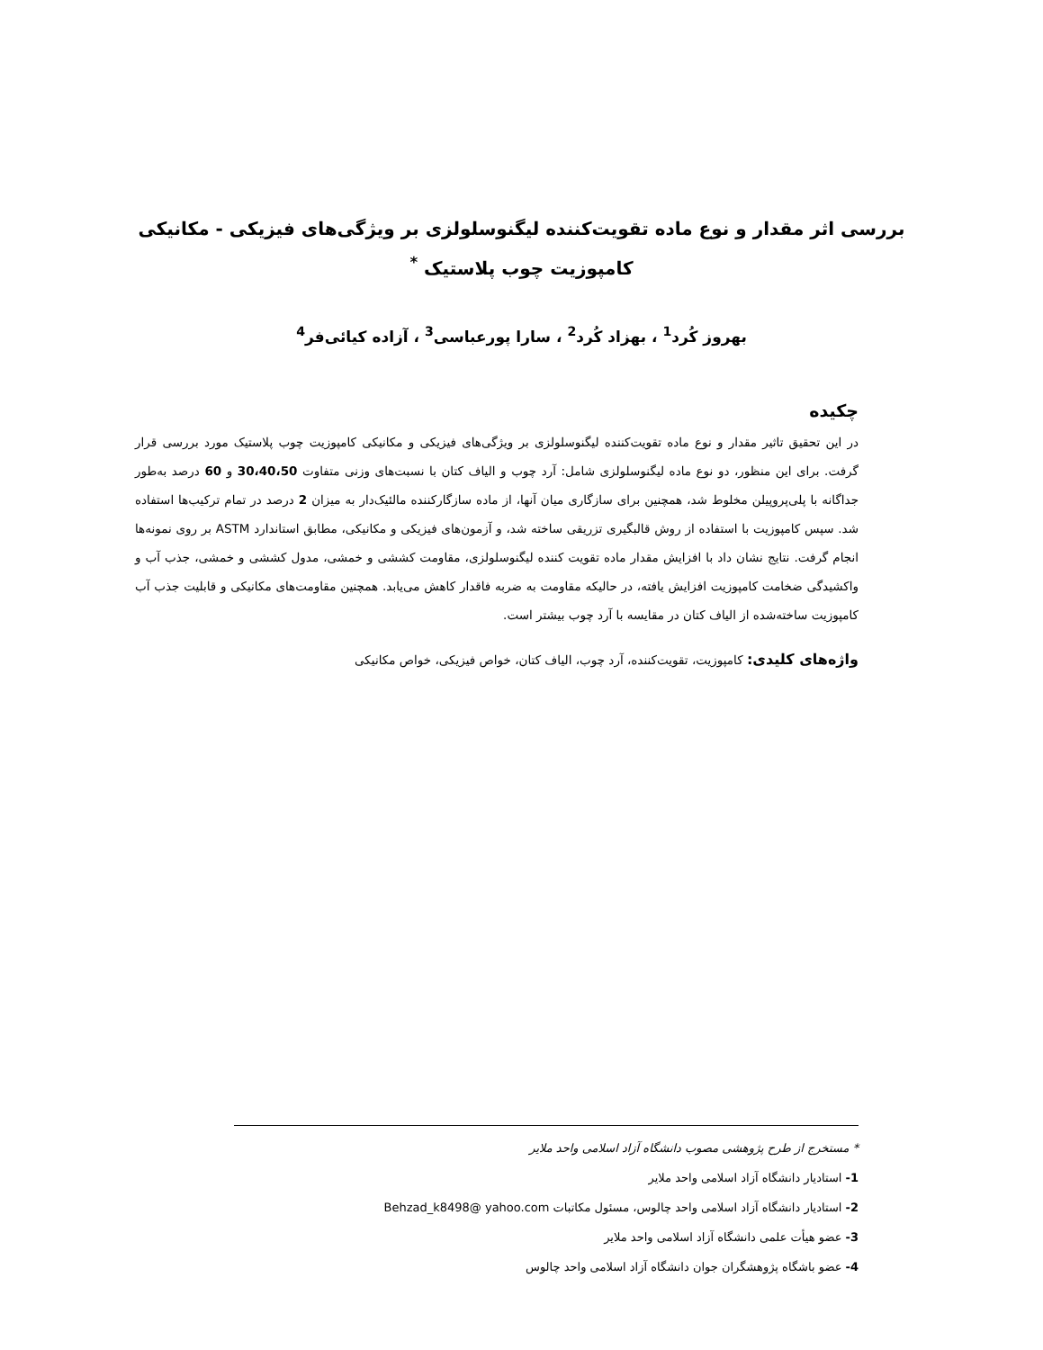بررسی اثر مقدار و نوع ماده تقویت‌کننده لیگنوسلولزی بر ویژگی‌های فیزیکی - مکانیکی
کامپوزیت چوب پلاستیک <sup>*</sup>
بهروز کُرد<sup>1</sup> ، بهزاد کُرد<sup>2</sup> ، سارا پورعباسی<sup>3</sup> ، آزاده کیائی‌فر<sup>4</sup>
چکیده
در این تحقیق تاثیر مقدار و نوع ماده تقویت‌کننده لیگنوسلولزی بر ویژگی‌های فیزیکی و مکانیکی کامپوزیت چوب پلاستیک مورد بررسی قرار گرفت. برای این منظور، دو نوع ماده لیگنوسلولزی شامل: آرد چوب و الیاف کتان با نسبت‌های وزنی متفاوت 30،40،50 و 60 درصد به‌طور جداگانه با پلی‌پروپیلن مخلوط شد، همچنین برای سازگاری میان آنها، از ماده سازگارکننده مالئیک‌دار به میزان 2 درصد در تمام ترکیب‌ها استفاده شد. سپس کامپوزیت با استفاده از روش قالبگیری تزریقی ساخته شد، و آزمون‌های فیزیکی و مکانیکی، مطابق استاندارد ASTM بر روی نمونه‌ها انجام گرفت. نتایج نشان داد با افزایش مقدار ماده تقویت کننده لیگنوسلولزی، مقاومت کششی و خمشی، مدول کششی و خمشی، جذب آب و واکشیدگی ضخامت کامپوزیت افزایش یافته، در حالیکه مقاومت به ضربه فاقدار کاهش می‌یابد. همچنین مقاومت‌های مکانیکی و قابلیت جذب آب کامپوزیت ساخته‌شده از الیاف کتان در مقایسه با آرد چوب بیشتر است.
واژه‌های کلیدی: کامپوزیت، تقویت‌کننده، آرد چوب، الیاف کتان، خواص فیزیکی، خواص مکانیکی
* مستخرج از طرح پژوهشی مصوب دانشگاه آزاد اسلامی واحد ملایر
1- استادیار دانشگاه آزاد اسلامی واحد ملایر
2- استادیار دانشگاه آزاد اسلامی واحد چالوس، مسئول مکاتبات Behzad_k8498@ yahoo.com
3- عضو هیأت علمی دانشگاه آزاد اسلامی واحد ملایر
4- عضو باشگاه پژوهشگران جوان دانشگاه آزاد اسلامی واحد چالوس